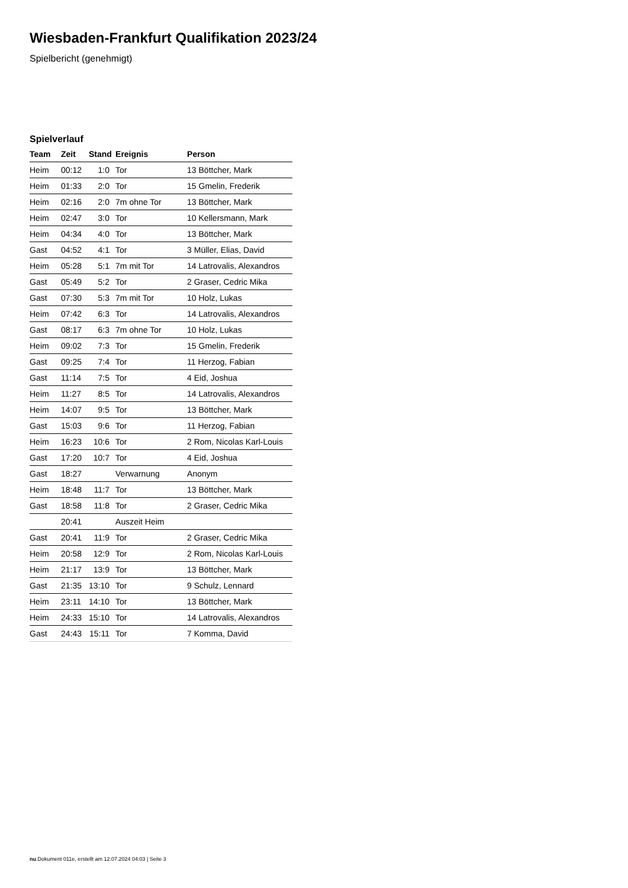Wiesbaden-Frankfurt Qualifikation 2023/24
Spielbericht (genehmigt)
Spielverlauf
| Team | Zeit | Stand | Ereignis | Person |
| --- | --- | --- | --- | --- |
| Heim | 00:12 | 1:0 | Tor | 13 Böttcher, Mark |
| Heim | 01:33 | 2:0 | Tor | 15 Gmelin, Frederik |
| Heim | 02:16 | 2:0 | 7m ohne Tor | 13 Böttcher, Mark |
| Heim | 02:47 | 3:0 | Tor | 10 Kellersmann, Mark |
| Heim | 04:34 | 4:0 | Tor | 13 Böttcher, Mark |
| Gast | 04:52 | 4:1 | Tor | 3 Müller, Elias, David |
| Heim | 05:28 | 5:1 | 7m mit Tor | 14 Latrovalis, Alexandros |
| Gast | 05:49 | 5:2 | Tor | 2 Graser, Cedric Mika |
| Gast | 07:30 | 5:3 | 7m mit Tor | 10 Holz, Lukas |
| Heim | 07:42 | 6:3 | Tor | 14 Latrovalis, Alexandros |
| Gast | 08:17 | 6:3 | 7m ohne Tor | 10 Holz, Lukas |
| Heim | 09:02 | 7:3 | Tor | 15 Gmelin, Frederik |
| Gast | 09:25 | 7:4 | Tor | 11 Herzog, Fabian |
| Gast | 11:14 | 7:5 | Tor | 4 Eid, Joshua |
| Heim | 11:27 | 8:5 | Tor | 14 Latrovalis, Alexandros |
| Heim | 14:07 | 9:5 | Tor | 13 Böttcher, Mark |
| Gast | 15:03 | 9:6 | Tor | 11 Herzog, Fabian |
| Heim | 16:23 | 10:6 | Tor | 2 Rom, Nicolas Karl-Louis |
| Gast | 17:20 | 10:7 | Tor | 4 Eid, Joshua |
| Gast | 18:27 | | Verwarnung | Anonym |
| Heim | 18:48 | 11:7 | Tor | 13 Böttcher, Mark |
| Gast | 18:58 | 11:8 | Tor | 2 Graser, Cedric Mika |
| | 20:41 | | Auszeit Heim | |
| Gast | 20:41 | 11:9 | Tor | 2 Graser, Cedric Mika |
| Heim | 20:58 | 12:9 | Tor | 2 Rom, Nicolas Karl-Louis |
| Heim | 21:17 | 13:9 | Tor | 13 Böttcher, Mark |
| Gast | 21:35 | 13:10 | Tor | 9 Schulz, Lennard |
| Heim | 23:11 | 14:10 | Tor | 13 Böttcher, Mark |
| Heim | 24:33 | 15:10 | Tor | 14 Latrovalis, Alexandros |
| Gast | 24:43 | 15:11 | Tor | 7 Komma, David |
nu.Dokument 011e, erstellt am 12.07.2024 04:03 | Seite 3